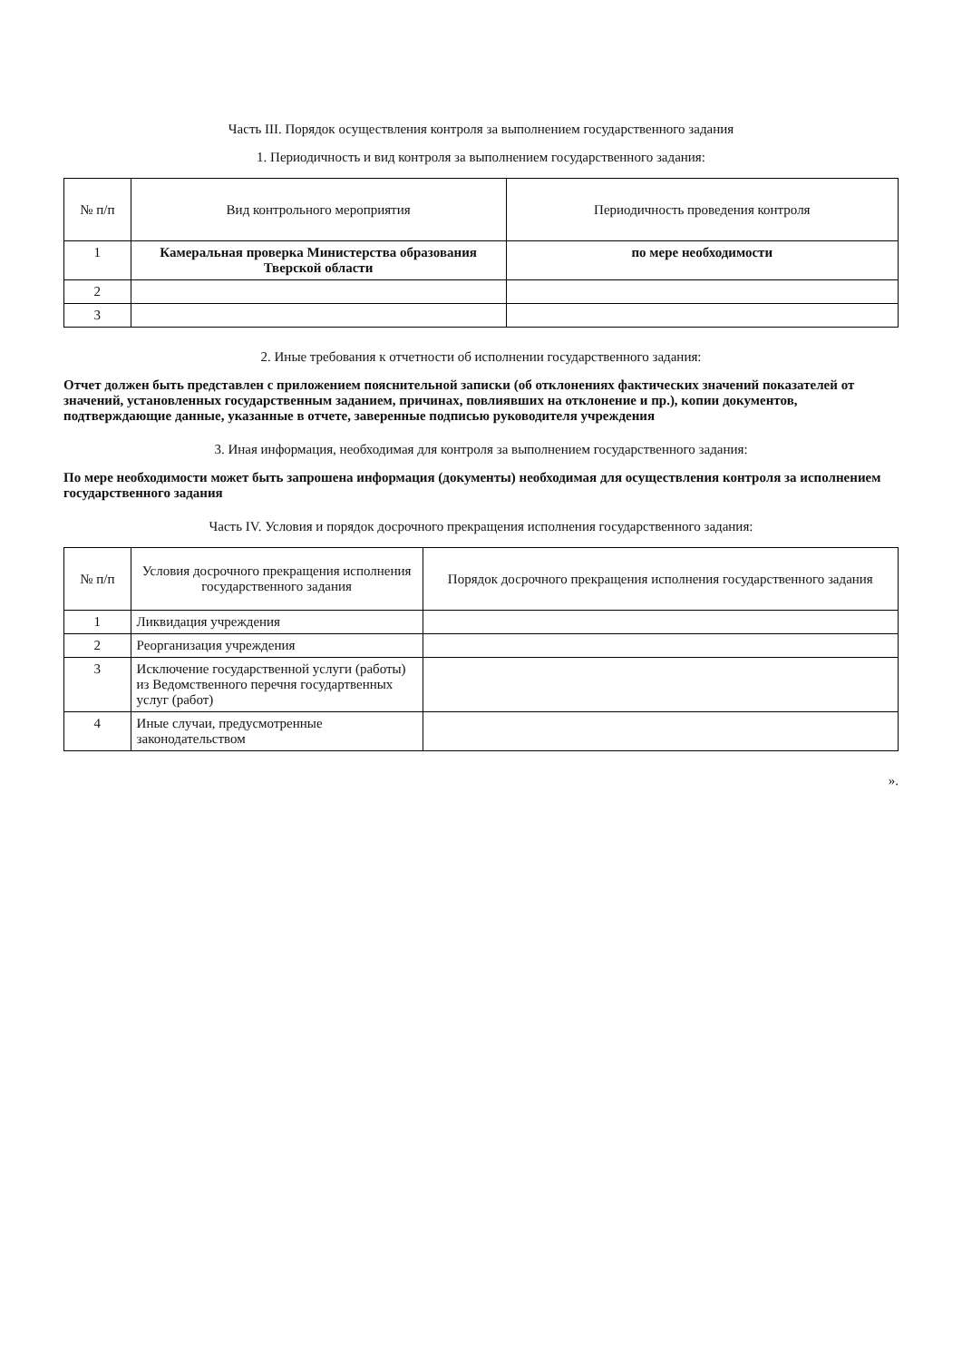Часть III. Порядок осуществления контроля за выполнением государственного задания
1. Периодичность и вид контроля за выполнением государственного задания:
| № п/п | Вид контрольного мероприятия | Периодичность проведения контроля |
| --- | --- | --- |
| 1 | Камеральная проверка Министерства образования Тверской области | по мере необходимости |
| 2 | | |
| 3 | | |
2. Иные требования к отчетности об исполнении государственного задания:
Отчет должен быть представлен с приложением пояснительной записки (об отклонениях фактических значений показателей от значений, установленных государственным заданием, причинах, повлиявших на отклонение и пр.), копии документов, подтверждающие данные, указанные в отчете, заверенные подписью руководителя учреждения
3. Иная информация, необходимая для контроля за выполнением государственного задания:
По мере необходимости может быть запрошена информация (документы) необходимая для осуществления контроля за исполнением государственного задания
Часть IV. Условия и порядок досрочного прекращения исполнения государственного задания:
| № п/п | Условия досрочного прекращения исполнения государственного задания | Порядок досрочного прекращения исполнения государственного задания |
| --- | --- | --- |
| 1 | Ликвидация учреждения | |
| 2 | Реорганизация учреждения | |
| 3 | Исключение государственной услуги (работы) из Ведомственного перечня государтвенных услуг (работ) | |
| 4 | Иные случаи, предусмотренные законодательством | |
».